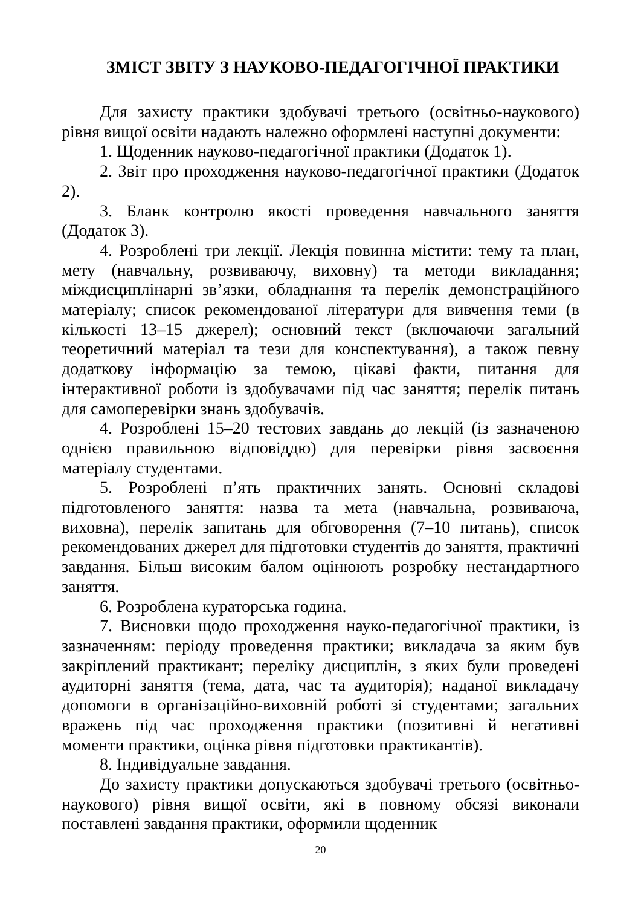ЗМІСТ ЗВІТУ З НАУКОВО-ПЕДАГОГІЧНОЇ ПРАКТИКИ
Для захисту практики здобувачі третього (освітньо-наукового) рівня вищої освіти надають належно оформлені наступні документи:
1. Щоденник науково-педагогічної практики (Додаток 1).
2. Звіт про проходження науково-педагогічної практики (Додаток 2).
3. Бланк контролю якості проведення навчального заняття (Додаток 3).
4. Розроблені три лекції. Лекція повинна містити: тему та план, мету (навчальну, розвиваючу, виховну) та методи викладання; міждисциплінарні зв’язки, обладнання та перелік демонстраційного матеріалу; список рекомендованої літератури для вивчення теми (в кількості 13–15 джерел); основний текст (включаючи загальний теоретичний матеріал та тези для конспектування), а також певну додаткову інформацію за темою, цікаві факти, питання для інтерактивної роботи із здобувачами під час заняття; перелік питань для самоперевірки знань здобувачів.
4. Розроблені 15–20 тестових завдань до лекцій (із зазначеною однією правильною відповіддю) для перевірки рівня засвоєння матеріалу студентами.
5. Розроблені п’ять практичних занять. Основні складові підготовленого заняття: назва та мета (навчальна, розвиваюча, виховна), перелік запитань для обговорення (7–10 питань), список рекомендованих джерел для підготовки студентів до заняття, практичні завдання. Більш високим балом оцінюють розробку нестандартного заняття.
6. Розроблена кураторська година.
7. Висновки щодо проходження науко-педагогічної практики, із зазначенням: періоду проведення практики; викладача за яким був закріплений практикант; переліку дисциплін, з яких були проведені аудиторні заняття (тема, дата, час та аудиторія); наданої викладачу допомоги в організаційно-виховній роботі зі студентами; загальних вражень під час проходження практики (позитивні й негативні моменти практики, оцінка рівня підготовки практикантів).
8. Індивідуальне завдання.
До захисту практики допускаються здобувачі третього (освітньо-наукового) рівня вищої освіти, які в повному обсязі виконали поставлені завдання практики, оформили щоденник
20